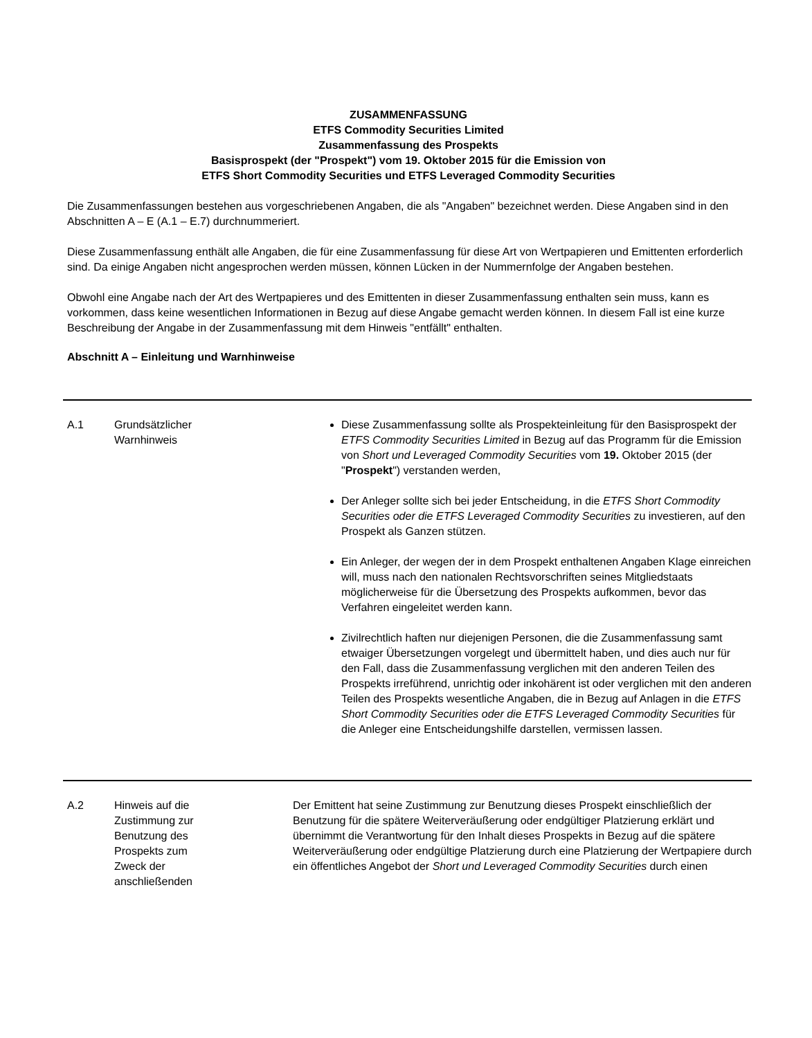ZUSAMMENFASSUNG
ETFS Commodity Securities Limited
Zusammenfassung des Prospekts
Basisprospekt (der "Prospekt") vom 19. Oktober 2015 für die Emission von
ETFS Short Commodity Securities und ETFS Leveraged Commodity Securities
Die Zusammenfassungen bestehen aus vorgeschriebenen Angaben, die als "Angaben" bezeichnet werden. Diese Angaben sind in den Abschnitten A – E (A.1 – E.7) durchnummeriert.
Diese Zusammenfassung enthält alle Angaben, die für eine Zusammenfassung für diese Art von Wertpapieren und Emittenten erforderlich sind. Da einige Angaben nicht angesprochen werden müssen, können Lücken in der Nummernfolge der Angaben bestehen.
Obwohl eine Angabe nach der Art des Wertpapieres und des Emittenten in dieser Zusammenfassung enthalten sein muss, kann es vorkommen, dass keine wesentlichen Informationen in Bezug auf diese Angabe gemacht werden können. In diesem Fall ist eine kurze Beschreibung der Angabe in der Zusammenfassung mit dem Hinweis "entfällt" enthalten.
Abschnitt A – Einleitung und Warnhinweise
| A.1 | Grundsätzlicher Warnhinweis | Diese Zusammenfassung sollte als Prospekteinleitung für den Basisprospekt der ETFS Commodity Securities Limited in Bezug auf das Programm für die Emission von Short und Leveraged Commodity Securities vom 19. Oktober 2015 (der " Prospekt ") verstanden werden, Der Anleger sollte sich bei jeder Entscheidung, in die ETFS Short Commodity Securities oder die ETFS Leveraged Commodity Securities zu investieren, auf den Prospekt als Ganzen stützen. Ein Anleger, der wegen der in dem Prospekt enthaltenen Angaben Klage einreichen will, muss nach den nationalen Rechtsvorschriften seines Mitgliedstaats möglicherweise für die Übersetzung des Prospekts aufkommen, bevor das Verfahren eingeleitet werden kann. Zivilrechtlich haften nur diejenigen Personen, die die Zusammenfassung samt etwaiger Übersetzungen vorgelegt und übermittelt haben, und dies auch nur für den Fall, dass die Zusammenfassung verglichen mit den anderen Teilen des Prospekts irreführend, unrichtig oder inkohärent ist oder verglichen mit den anderen Teilen des Prospekts wesentliche Angaben, die in Bezug auf Anlagen in die ETFS Short Commodity Securities oder die ETFS Leveraged Commodity Securities für die Anleger eine Entscheidungshilfe darstellen, vermissen lassen. |
| A.2 | Hinweis auf die Zustimmung zur Benutzung des Prospekts zum Zweck der anschließenden | Der Emittent hat seine Zustimmung zur Benutzung dieses Prospekt einschließlich der Benutzung für die spätere Weiterveräußerung oder endgültiger Platzierung erklärt und übernimmt die Verantwortung für den Inhalt dieses Prospekts in Bezug auf die spätere Weiterveräußerung oder endgültige Platzierung durch eine Platzierung der Wertpapiere durch ein öffentliches Angebot der Short und Leveraged Commodity Securities durch einen |